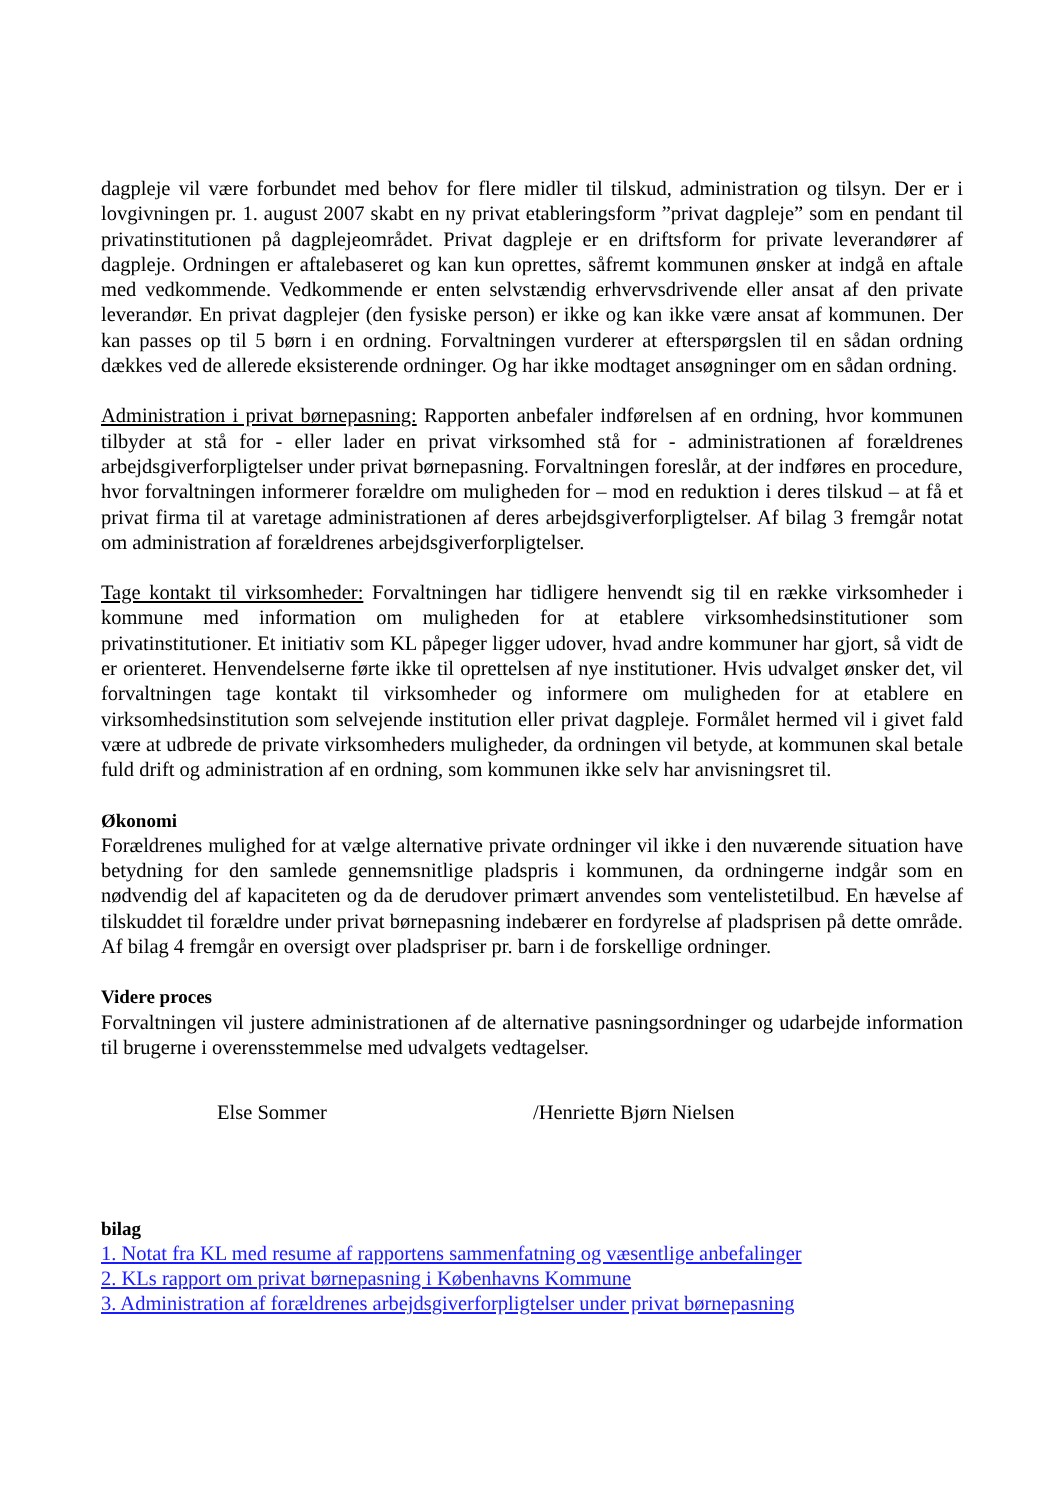dagpleje vil være forbundet med behov for flere midler til tilskud, administration og tilsyn. Der er i lovgivningen pr. 1. august 2007 skabt en ny privat etableringsform ”privat dagpleje” som en pendant til privatinstitutionen på dagplejeområdet. Privat dagpleje er en driftsform for private leverandører af dagpleje. Ordningen er aftalebaseret og kan kun oprettes, såfremt kommunen ønsker at indgå en aftale med vedkommende. Vedkommende er enten selvstændig erhvervsdrivende eller ansat af den private leverandør. En privat dagplejer (den fysiske person) er ikke og kan ikke være ansat af kommunen. Der kan passes op til 5 børn i en ordning. Forvaltningen vurderer at efterspørgslen til en sådan ordning dækkes ved de allerede eksisterende ordninger. Og har ikke modtaget ansøgninger om en sådan ordning.
Administration i privat børnepasning: Rapporten anbefaler indførelsen af en ordning, hvor kommunen tilbyder at stå for - eller lader en privat virksomhed stå for - administrationen af forældrenes arbejdsgiverforpligtelser under privat børnepasning. Forvaltningen foreslår, at der indføres en procedure, hvor forvaltningen informerer forældre om muligheden for – mod en reduktion i deres tilskud – at få et privat firma til at varetage administrationen af deres arbejdsgiverforpligtelser. Af bilag 3 fremgår notat om administration af forældrenes arbejdsgiverforpligtelser.
Tage kontakt til virksomheder: Forvaltningen har tidligere henvendt sig til en række virksomheder i kommune med information om muligheden for at etablere virksomhedsinstitutioner som privatinstitutioner. Et initiativ som KL påpeger ligger udover, hvad andre kommuner har gjort, så vidt de er orienteret. Henvendelserne førte ikke til oprettelsen af nye institutioner. Hvis udvalget ønsker det, vil forvaltningen tage kontakt til virksomheder og informere om muligheden for at etablere en virksomhedsinstitution som selvejende institution eller privat dagpleje. Formålet hermed vil i givet fald være at udbrede de private virksomheders muligheder, da ordningen vil betyde, at kommunen skal betale fuld drift og administration af en ordning, som kommunen ikke selv har anvisningsret til.
Økonomi
Forældrenes mulighed for at vælge alternative private ordninger vil ikke i den nuværende situation have betydning for den samlede gennemsnitlige pladspris i kommunen, da ordningerne indgår som en nødvendig del af kapaciteten og da de derudover primært anvendes som ventelistetilbud. En hævelse af tilskuddet til forældre under privat børnepasning indebærer en fordyrelse af pladsprisen på dette område. Af bilag 4 fremgår en oversigt over pladspriser pr. barn i de forskellige ordninger.
Videre proces
Forvaltningen vil justere administrationen af de alternative pasningsordninger og udarbejde information til brugerne i overensstemmelse med udvalgets vedtagelser.
Else Sommer /Henriette Bjørn Nielsen
bilag
1. Notat fra KL med resume af rapportens sammenfatning og væsentlige anbefalinger
2. KLs rapport om privat børnepasning i Københavns Kommune
3. Administration af forældrenes arbejdsgiverforpligtelser under privat børnepasning